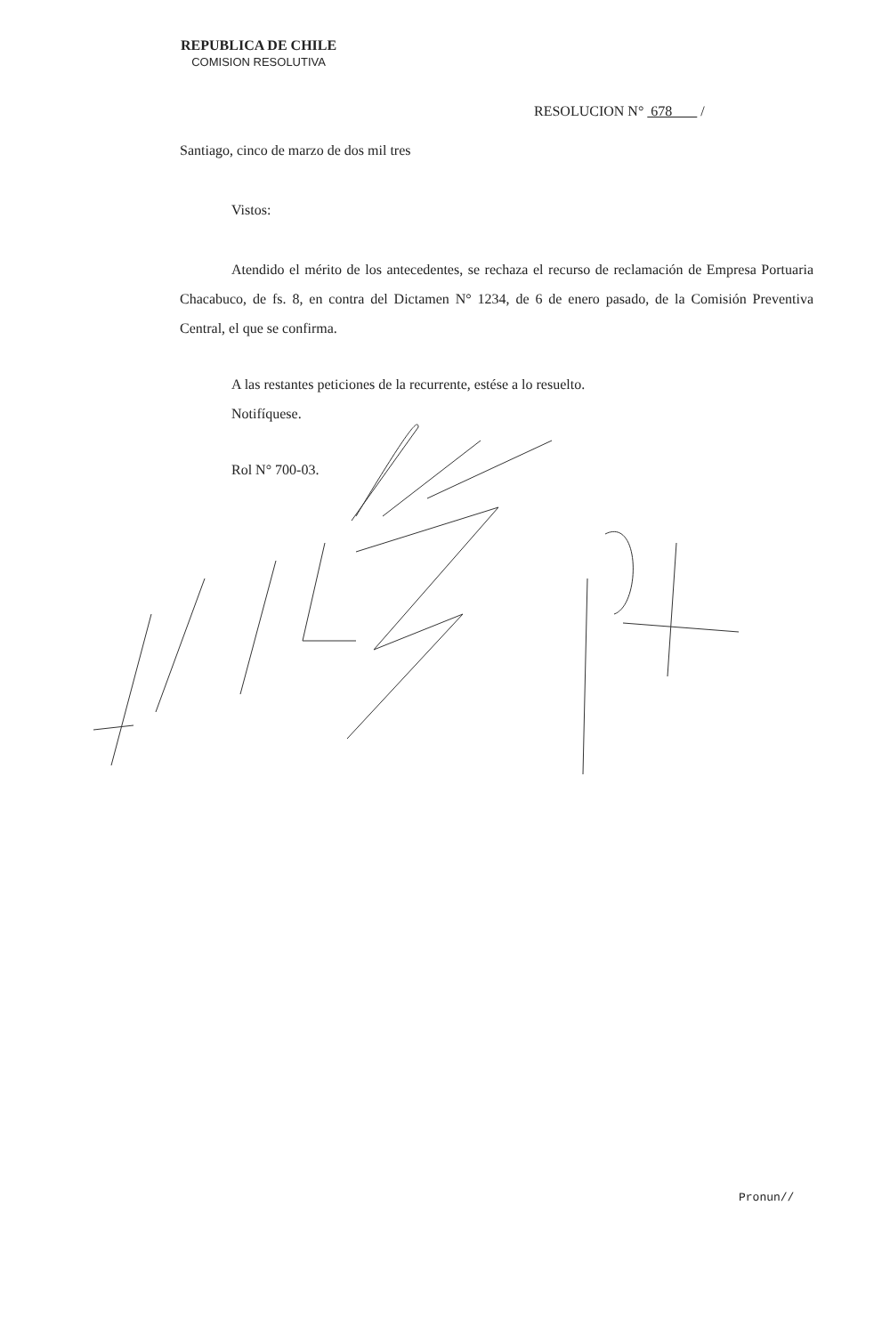REPUBLICA DE CHILE
COMISION RESOLUTIVA
RESOLUCION N° 678 /
Santiago, cinco de marzo de dos mil tres
Vistos:
Atendido el mérito de los antecedentes, se rechaza el recurso de reclamación de Empresa Portuaria Chacabuco, de fs. 8, en contra del Dictamen N° 1234, de 6 de enero pasado, de la Comisión Preventiva Central, el que se confirma.
A las restantes peticiones de la recurrente, estése a lo resuelto.
Notifíquese.
Rol N° 700-03.
Pronun//